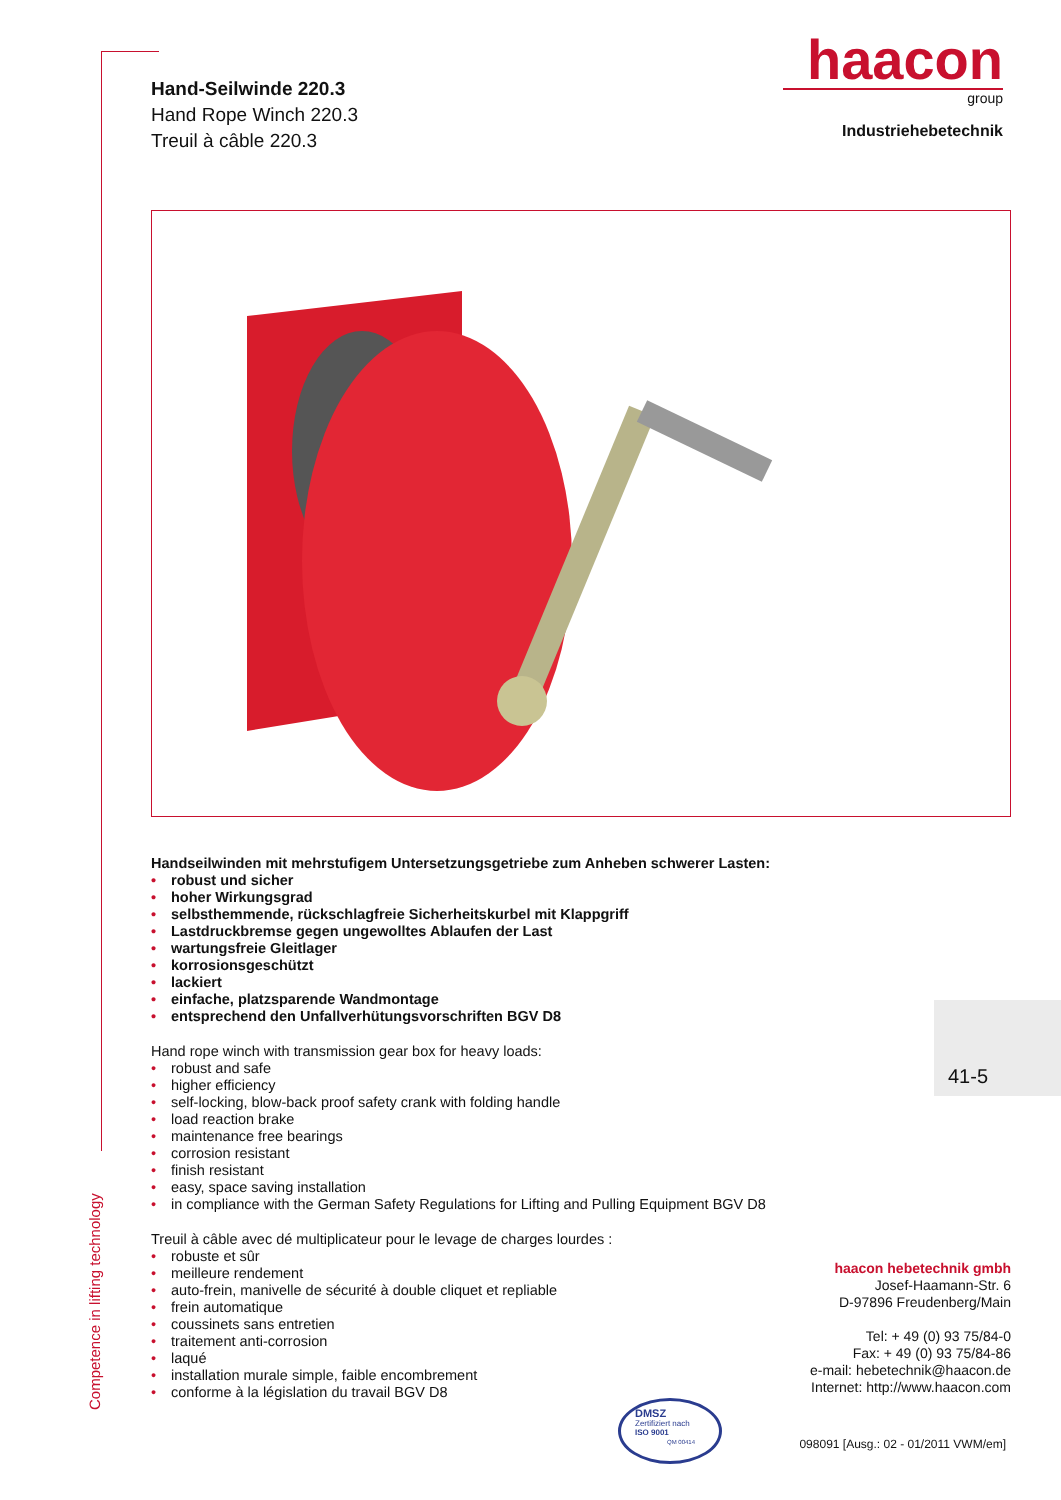Competence in lifting technology
haacon
group
Industriehebetechnik
Hand-Seilwinde 220.3
Hand Rope Winch 220.3
Treuil à câble 220.3
Handseilwinden mit mehrstufigem Untersetzungsgetriebe zum Anheben schwerer Lasten:
• robust und sicher
• hoher Wirkungsgrad
• selbsthemmende, rückschlagfreie Sicherheitskurbel mit Klappgriff
• Lastdruckbremse gegen ungewolltes Ablaufen der Last
• wartungsfreie Gleitlager
• korrosionsgeschützt
• lackiert
• einfache, platzsparende Wandmontage
• entsprechend den Unfallverhütungsvorschriften BGV D8
Hand rope winch with transmission gear box for heavy loads:
• robust and safe
• higher efficiency
• self-locking, blow-back proof safety crank with folding handle
• load reaction brake
• maintenance free bearings
• corrosion resistant
• finish resistant
• easy, space saving installation
• in compliance with the German Safety Regulations for Lifting and Pulling Equipment BGV D8
Treuil à câble avec dé multiplicateur pour le levage de charges lourdes :
• robuste et sûr
• meilleure rendement
• auto-frein, manivelle de sécurité à double cliquet et repliable
• frein automatique
• coussinets sans entretien
• traitement anti-corrosion
• laqué
• installation murale simple, faible encombrement
• conforme à la législation du travail BGV D8
41-5
haacon hebetechnik gmbh
Josef-Haamann-Str. 6
D-97896 Freudenberg/Main
Tel: + 49 (0) 93 75/84-0
Fax: + 49 (0) 93 75/84-86
e-mail: hebetechnik@haacon.de
Internet: http://www.haacon.com
DMSZ
Zertifiziert nach
ISO 9001
QM 00414
098091 [Ausg.: 02 - 01/2011 VWM/em]